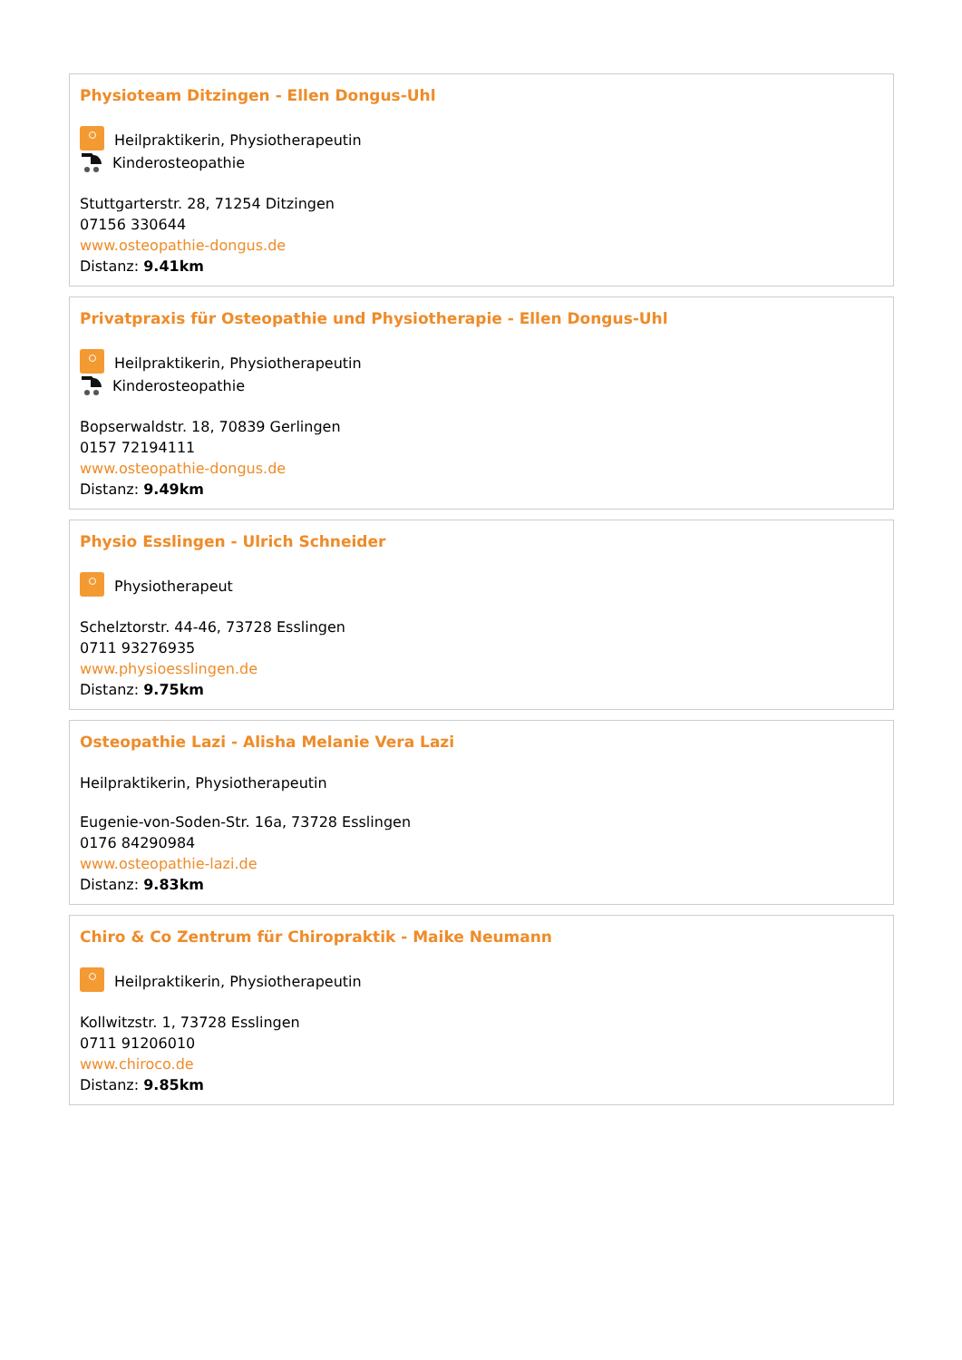Physioteam Ditzingen - Ellen Dongus-Uhl
Heilpraktikerin, Physiotherapeutin
Kinderosteopathie
Stuttgarterstr. 28, 71254 Ditzingen
07156 330644
www.osteopathie-dongus.de
Distanz: 9.41km
Privatpraxis für Osteopathie und Physiotherapie - Ellen Dongus-Uhl
Heilpraktikerin, Physiotherapeutin
Kinderosteopathie
Bopserwaldstr. 18, 70839 Gerlingen
0157 72194111
www.osteopathie-dongus.de
Distanz: 9.49km
Physio Esslingen - Ulrich Schneider
Physiotherapeut
Schelztorstr. 44-46, 73728 Esslingen
0711 93276935
www.physioesslingen.de
Distanz: 9.75km
Osteopathie Lazi - Alisha Melanie Vera Lazi
Heilpraktikerin, Physiotherapeutin
Eugenie-von-Soden-Str. 16a, 73728 Esslingen
0176 84290984
www.osteopathie-lazi.de
Distanz: 9.83km
Chiro & Co Zentrum für Chiropraktik - Maike Neumann
Heilpraktikerin, Physiotherapeutin
Kollwitzstr. 1, 73728 Esslingen
0711 91206010
www.chiroco.de
Distanz: 9.85km